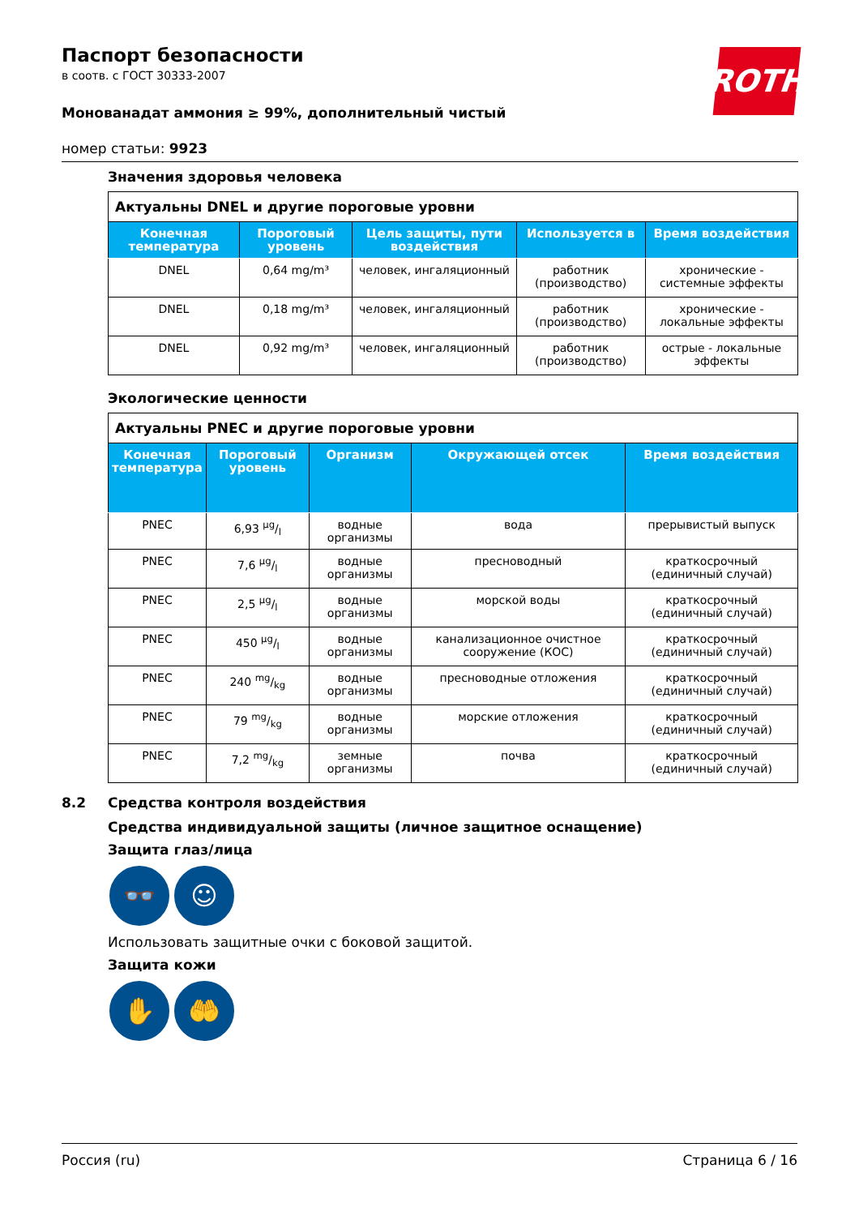ROTH
Паспорт безопасности
в соотв. с ГОСТ 30333-2007
Монованадат аммония ≥ 99%, дополнительный чистый
номер статьи: 9923
Значения здоровья человека
| Актуальны DNEL и другие пороговые уровни | | | | |
| Конечная температура | Пороговый уровень | Цель защиты, пути воздействия | Используется в | Время воздействия |
| DNEL | 0,64 mg/m³ | человек, ингаляционный | работник (производство) | хронические - системные эффекты |
| DNEL | 0,18 mg/m³ | человек, ингаляционный | работник (производство) | хронические - локальные эффекты |
| DNEL | 0,92 mg/m³ | человек, ингаляционный | работник (производство) | острые - локальные эффекты |
Экологические ценности
| Актуальны PNEC и другие пороговые уровни | | | | |
| Конечная температура | Пороговый уровень | Организм | Окружающей отсек | Время воздействия |
| PNEC | 6,93 µg/l | водные организмы | вода | прерывистый выпуск |
| PNEC | 7,6 µg/l | водные организмы | пресноводный | краткосрочный (единичный случай) |
| PNEC | 2,5 µg/l | водные организмы | морской воды | краткосрочный (единичный случай) |
| PNEC | 450 µg/l | водные организмы | канализационное очистное сооружение (КОС) | краткосрочный (единичный случай) |
| PNEC | 240 mg/kg | водные организмы | пресноводные отложения | краткосрочный (единичный случай) |
| PNEC | 79 mg/kg | водные организмы | морские отложения | краткосрочный (единичный случай) |
| PNEC | 7,2 mg/kg | земные организмы | почва | краткосрочный (единичный случай) |
8.2 Средства контроля воздействия
Средства индивидуальной защиты (личное защитное оснащение)
Защита глаз/лица
👓 ☺
Использовать защитные очки с боковой защитой.
Защита кожи
✋ 🤲
Россия (ru) Страница 6 / 16